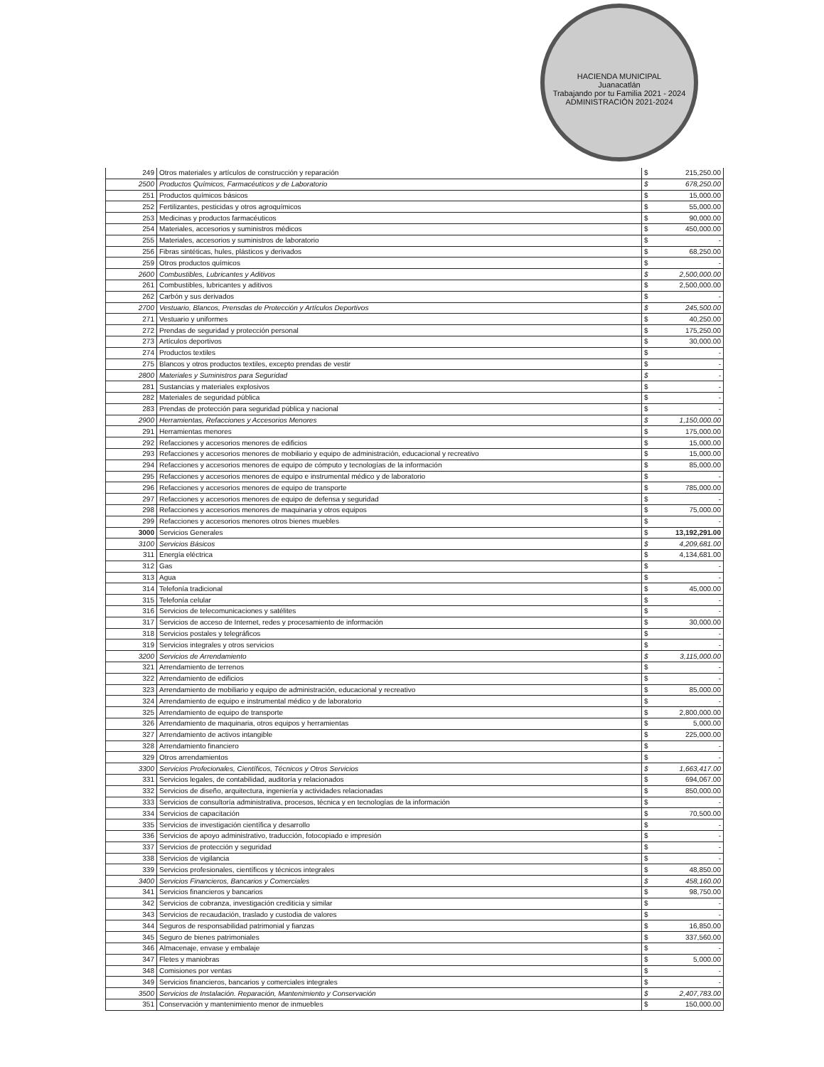HACIENDA MUNICIPAL
Juanacatlán
Trabajando por tu Familia 2021 - 2024
ADMINISTRACIÓN 2021-2024
| 249 | Otros materiales y artículos de construcción y reparación | $ | 215,250.00 |
| 2500 | Productos Químicos, Farmacéuticos y de Laboratorio | $ | 678,250.00 |
| 251 | Productos químicos básicos | $ | 15,000.00 |
| 252 | Fertilizantes, pesticidas y otros agroquímicos | $ | 55,000.00 |
| 253 | Medicinas y productos farmacéuticos | $ | 90,000.00 |
| 254 | Materiales, accesorios y suministros médicos | $ | 450,000.00 |
| 255 | Materiales, accesorios y suministros de laboratorio | $ | - |
| 256 | Fibras sintéticas, hules, plásticos y derivados | $ | 68,250.00 |
| 259 | Otros productos químicos | $ | - |
| 2600 | Combustibles, Lubricantes y Aditivos | $ | 2,500,000.00 |
| 261 | Combustibles, lubricantes y aditivos | $ | 2,500,000.00 |
| 262 | Carbón y sus derivados | $ | - |
| 2700 | Vestuario, Blancos, Prensdas de Protección y Artículos Deportivos | $ | 245,500.00 |
| 271 | Vestuario y uniformes | $ | 40,250.00 |
| 272 | Prendas de seguridad y protección personal | $ | 175,250.00 |
| 273 | Artículos deportivos | $ | 30,000.00 |
| 274 | Productos textiles | $ | - |
| 275 | Blancos y otros productos textiles, excepto prendas de vestir | $ | - |
| 2800 | Materiales y Suministros para Seguridad | $ | - |
| 281 | Sustancias y materiales explosivos | $ | - |
| 282 | Materiales de seguridad pública | $ | - |
| 283 | Prendas de protección para seguridad pública y nacional | $ | - |
| 2900 | Herramientas, Refacciones y Accesorios Menores | $ | 1,150,000.00 |
| 291 | Herramientas menores | $ | 175,000.00 |
| 292 | Refacciones y accesorios menores de edificios | $ | 15,000.00 |
| 293 | Refacciones y accesorios menores de mobiliario y equipo de administración, educacional y recreativo | $ | 15,000.00 |
| 294 | Refacciones y accesorios menores de equipo de cómputo y tecnologías de la información | $ | 85,000.00 |
| 295 | Refacciones y accesorios menores de equipo e instrumental médico y de laboratorio | $ | - |
| 296 | Refacciones y accesorios menores de equipo de transporte | $ | 785,000.00 |
| 297 | Refacciones y accesorios menores de equipo de defensa y seguridad | $ | - |
| 298 | Refacciones y accesorios menores de maquinaria y otros equipos | $ | 75,000.00 |
| 299 | Refacciones y accesorios menores otros bienes muebles | $ | - |
| 3000 | Servicios Generales | $ | 13,192,291.00 |
| 3100 | Servicios Básicos | $ | 4,209,681.00 |
| 311 | Energía eléctrica | $ | 4,134,681.00 |
| 312 | Gas | $ | - |
| 313 | Agua | $ | - |
| 314 | Telefonía tradicional | $ | 45,000.00 |
| 315 | Telefonía celular | $ | - |
| 316 | Servicios de telecomunicaciones y satélites | $ | - |
| 317 | Servicios de acceso de Internet, redes y procesamiento de información | $ | 30,000.00 |
| 318 | Servicios postales y telegráficos | $ | - |
| 319 | Servicios integrales y otros servicios | $ | - |
| 3200 | Servicios de Arrendamiento | $ | 3,115,000.00 |
| 321 | Arrendamiento de terrenos | $ | - |
| 322 | Arrendamiento de edificios | $ | - |
| 323 | Arrendamiento de mobiliario y equipo de administración, educacional y recreativo | $ | 85,000.00 |
| 324 | Arrendamiento de equipo e instrumental médico y de laboratorio | $ | - |
| 325 | Arrendamiento de equipo de transporte | $ | 2,800,000.00 |
| 326 | Arrendamiento de maquinaria, otros equipos y herramientas | $ | 5,000.00 |
| 327 | Arrendamiento de activos intangible | $ | 225,000.00 |
| 328 | Arrendamiento financiero | $ | - |
| 329 | Otros arrendamientos | $ | - |
| 3300 | Servicios Profecionales, Científicos, Técnicos y Otros Servicios | $ | 1,663,417.00 |
| 331 | Servicios legales, de contabilidad, auditoría y relacionados | $ | 694,067.00 |
| 332 | Servicios de diseño, arquitectura, ingeniería y actividades relacionadas | $ | 850,000.00 |
| 333 | Servicios de consultoría administrativa, procesos, técnica y en tecnologías de la información | $ | - |
| 334 | Servicios de capacitación | $ | 70,500.00 |
| 335 | Servicios de investigación científica y desarrollo | $ | - |
| 336 | Servicios de apoyo administrativo, traducción, fotocopiado e impresión | $ | - |
| 337 | Servicios de protección y seguridad | $ | - |
| 338 | Servicios de vigilancia | $ | - |
| 339 | Servicios profesionales, científicos y técnicos integrales | $ | 48,850.00 |
| 3400 | Servicios Financieros, Bancarios y Comerciales | $ | 458,160.00 |
| 341 | Servicios financieros y bancarios | $ | 98,750.00 |
| 342 | Servicios de cobranza, investigación crediticia y similar | $ | - |
| 343 | Servicios de recaudación, traslado y custodia de valores | $ | - |
| 344 | Seguros de responsabilidad patrimonial y fianzas | $ | 16,850.00 |
| 345 | Seguro de bienes patrimoniales | $ | 337,560.00 |
| 346 | Almacenaje, envase y embalaje | $ | - |
| 347 | Fletes y maniobras | $ | 5,000.00 |
| 348 | Comisiones por ventas | $ | - |
| 349 | Servicios financieros, bancarios y comerciales integrales | $ | - |
| 3500 | Servicios de Instalación. Reparación, Mantenimiento y Conservación | $ | 2,407,783.00 |
| 351 | Conservación y mantenimiento menor de inmuebles | $ | 150,000.00 |